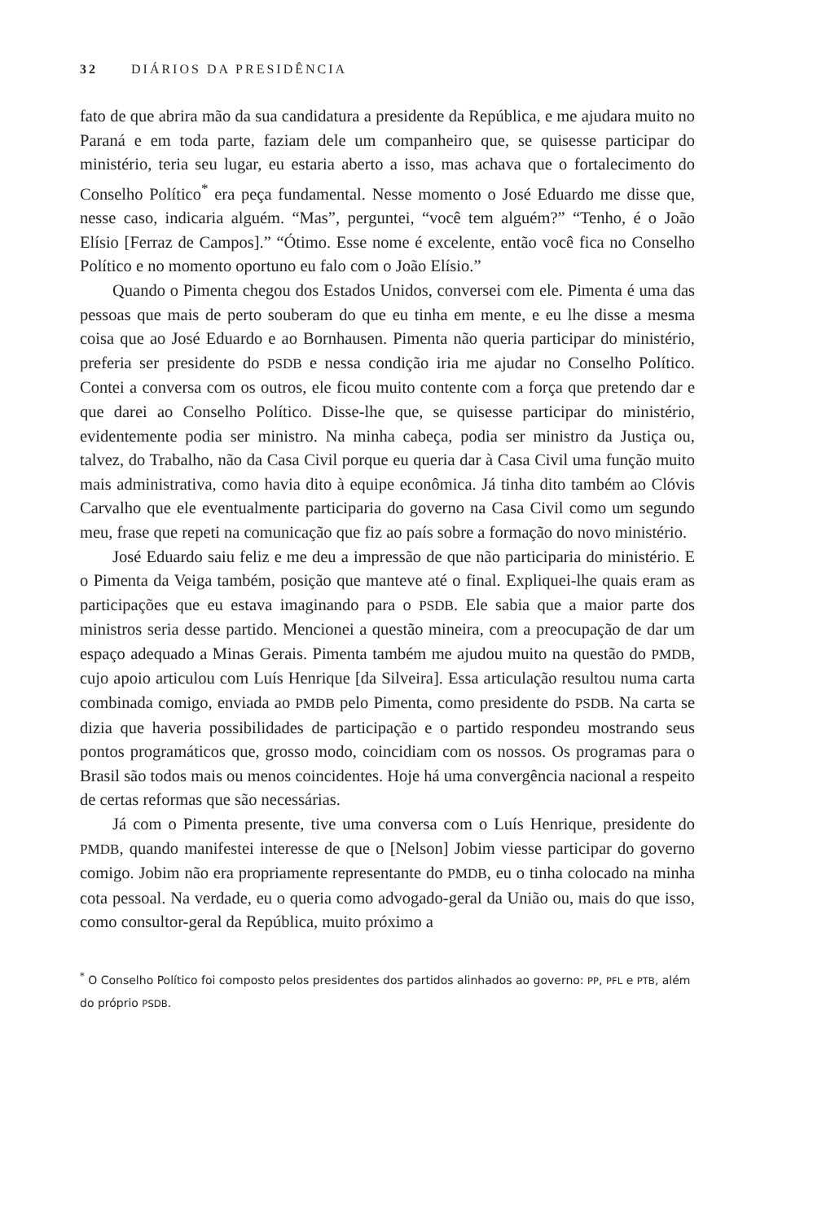32 DIÁRIOS DA PRESIDÊNCIA
fato de que abrira mão da sua candidatura a presidente da República, e me ajudara muito no Paraná e em toda parte, faziam dele um companheiro que, se quisesse participar do ministério, teria seu lugar, eu estaria aberto a isso, mas achava que o fortalecimento do Conselho Político<sup>*</sup> era peça fundamental. Nesse momento o José Eduardo me disse que, nesse caso, indicaria alguém. “Mas”, perguntei, “você tem alguém?” “Tenho, é o João Elísio [Ferraz de Campos].” “Ótimo. Esse nome é excelente, então você fica no Conselho Político e no momento oportuno eu falo com o João Elísio.”
Quando o Pimenta chegou dos Estados Unidos, conversei com ele. Pimenta é uma das pessoas que mais de perto souberam do que eu tinha em mente, e eu lhe disse a mesma coisa que ao José Eduardo e ao Bornhausen. Pimenta não queria participar do ministério, preferia ser presidente do PSDB e nessa condição iria me ajudar no Conselho Político. Contei a conversa com os outros, ele ficou muito contente com a força que pretendo dar e que darei ao Conselho Político. Disse-lhe que, se quisesse participar do ministério, evidentemente podia ser ministro. Na minha cabeça, podia ser ministro da Justiça ou, talvez, do Trabalho, não da Casa Civil porque eu queria dar à Casa Civil uma função muito mais administrativa, como havia dito à equipe econômica. Já tinha dito também ao Clóvis Carvalho que ele eventualmente participaria do governo na Casa Civil como um segundo meu, frase que repeti na comunicação que fiz ao país sobre a formação do novo ministério.
José Eduardo saiu feliz e me deu a impressão de que não participaria do ministério. E o Pimenta da Veiga também, posição que manteve até o final. Expliquei-lhe quais eram as participações que eu estava imaginando para o PSDB. Ele sabia que a maior parte dos ministros seria desse partido. Mencionei a questão mineira, com a preocupação de dar um espaço adequado a Minas Gerais. Pimenta também me ajudou muito na questão do PMDB, cujo apoio articulou com Luís Henrique [da Silveira]. Essa articulação resultou numa carta combinada comigo, enviada ao PMDB pelo Pimenta, como presidente do PSDB. Na carta se dizia que haveria possibilidades de participação e o partido respondeu mostrando seus pontos programáticos que, grosso modo, coincidiam com os nossos. Os programas para o Brasil são todos mais ou menos coincidentes. Hoje há uma convergência nacional a respeito de certas reformas que são necessárias.
Já com o Pimenta presente, tive uma conversa com o Luís Henrique, presidente do PMDB, quando manifestei interesse de que o [Nelson] Jobim viesse participar do governo comigo. Jobim não era propriamente representante do PMDB, eu o tinha colocado na minha cota pessoal. Na verdade, eu o queria como advogado-geral da União ou, mais do que isso, como consultor-geral da República, muito próximo a
<sup>*</sup> O Conselho Político foi composto pelos presidentes dos partidos alinhados ao governo: PP, PFL e PTB, além do próprio PSDB.